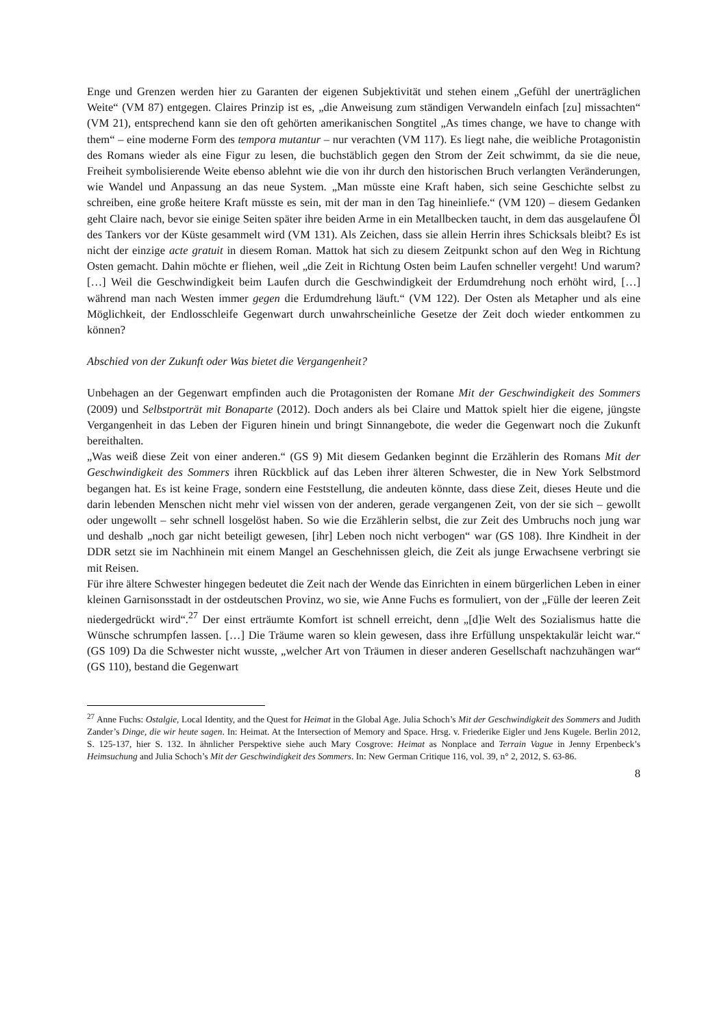Enge und Grenzen werden hier zu Garanten der eigenen Subjektivität und stehen einem „Gefühl der unerträglichen Weite“ (VM 87) entgegen. Claires Prinzip ist es, „die Anweisung zum ständigen Verwandeln einfach [zu] missachten“ (VM 21), entsprechend kann sie den oft gehörten amerikanischen Songtitel „As times change, we have to change with them“ – eine moderne Form des tempora mutantur – nur verachten (VM 117). Es liegt nahe, die weibliche Protagonistin des Romans wieder als eine Figur zu lesen, die buchstäblich gegen den Strom der Zeit schwimmt, da sie die neue, Freiheit symbolisierende Weite ebenso ablehnt wie die von ihr durch den historischen Bruch verlangten Veränderungen, wie Wandel und Anpassung an das neue System. „Man müsste eine Kraft haben, sich seine Geschichte selbst zu schreiben, eine große heitere Kraft müsste es sein, mit der man in den Tag hineinliefe.“ (VM 120) – diesem Gedanken geht Claire nach, bevor sie einige Seiten später ihre beiden Arme in ein Metallbecken taucht, in dem das ausgelaufene Öl des Tankers vor der Küste gesammelt wird (VM 131). Als Zeichen, dass sie allein Herrin ihres Schicksals bleibt? Es ist nicht der einzige acte gratuit in diesem Roman. Mattok hat sich zu diesem Zeitpunkt schon auf den Weg in Richtung Osten gemacht. Dahin möchte er fliehen, weil „die Zeit in Richtung Osten beim Laufen schneller vergeht! Und warum? […] Weil die Geschwindigkeit beim Laufen durch die Geschwindigkeit der Erdumdrehung noch erhöht wird, […] während man nach Westen immer gegen die Erdumdrehung läuft.“ (VM 122). Der Osten als Metapher und als eine Möglichkeit, der Endlosschleife Gegenwart durch unwahrscheinliche Gesetze der Zeit doch wieder entkommen zu können?
Abschied von der Zukunft oder Was bietet die Vergangenheit?
Unbehagen an der Gegenwart empfinden auch die Protagonisten der Romane Mit der Geschwindigkeit des Sommers (2009) und Selbstporträt mit Bonaparte (2012). Doch anders als bei Claire und Mattok spielt hier die eigene, jüngste Vergangenheit in das Leben der Figuren hinein und bringt Sinnangebote, die weder die Gegenwart noch die Zukunft bereithalten.
„Was weiß diese Zeit von einer anderen.“ (GS 9) Mit diesem Gedanken beginnt die Erzählerin des Romans Mit der Geschwindigkeit des Sommers ihren Rückblick auf das Leben ihrer älteren Schwester, die in New York Selbstmord begangen hat. Es ist keine Frage, sondern eine Feststellung, die andeuten könnte, dass diese Zeit, dieses Heute und die darin lebenden Menschen nicht mehr viel wissen von der anderen, gerade vergangenen Zeit, von der sie sich – gewollt oder ungewollt – sehr schnell losgelöst haben. So wie die Erzählerin selbst, die zur Zeit des Umbruchs noch jung war und deshalb „noch gar nicht beteiligt gewesen, [ihr] Leben noch nicht verbogen“ war (GS 108). Ihre Kindheit in der DDR setzt sie im Nachhinein mit einem Mangel an Geschehnissen gleich, die Zeit als junge Erwachsene verbringt sie mit Reisen.
Für ihre ältere Schwester hingegen bedeutet die Zeit nach der Wende das Einrichten in einem bürgerlichen Leben in einer kleinen Garnisonsstadt in der ostdeutschen Provinz, wo sie, wie Anne Fuchs es formuliert, von der „Fülle der leeren Zeit niedergedrückt wird“.<sup>27</sup> Der einst erträumte Komfort ist schnell erreicht, denn „[d]ie Welt des Sozialismus hatte die Wünsche schrumpfen lassen. […] Die Träume waren so klein gewesen, dass ihre Erfüllung unspektakulär leicht war.“ (GS 109) Da die Schwester nicht wusste, „welcher Art von Träumen in dieser anderen Gesellschaft nachzuhängen war“ (GS 110), bestand die Gegenwart
<sup>27</sup> Anne Fuchs: Ostalgie, Local Identity, and the Quest for Heimat in the Global Age. Julia Schoch’s Mit der Geschwindigkeit des Sommers and Judith Zander’s Dinge, die wir heute sagen. In: Heimat. At the Intersection of Memory and Space. Hrsg. v. Friederike Eigler und Jens Kugele. Berlin 2012, S. 125-137, hier S. 132. In ähnlicher Perspektive siehe auch Mary Cosgrove: Heimat as Nonplace and Terrain Vague in Jenny Erpenbeck’s Heimsuchung and Julia Schoch’s Mit der Geschwindigkeit des Sommers. In: New German Critique 116, vol. 39, n° 2, 2012, S. 63-86.
8